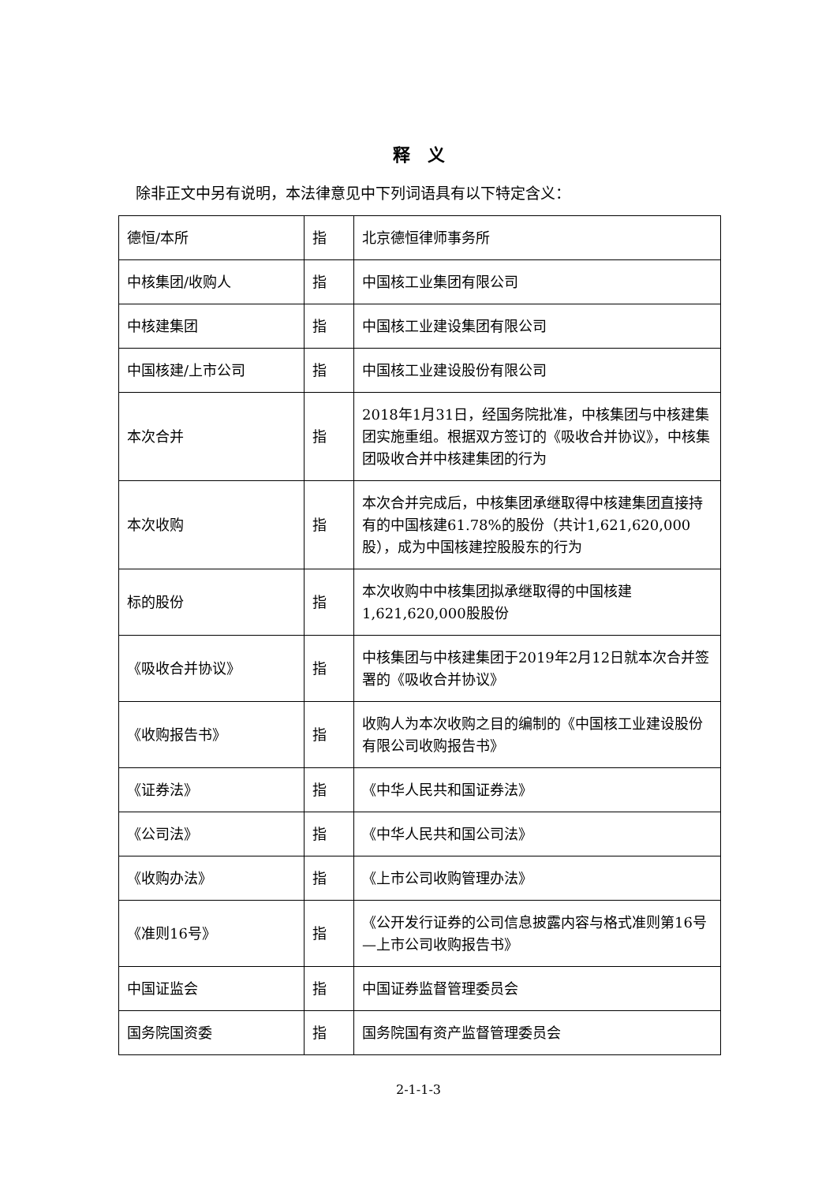释　义
除非正文中另有说明，本法律意见中下列词语具有以下特定含义：
| 德恒/本所 | 指 | 北京德恒律师事务所 |
| 中核集团/收购人 | 指 | 中国核工业集团有限公司 |
| 中核建集团 | 指 | 中国核工业建设集团有限公司 |
| 中国核建/上市公司 | 指 | 中国核工业建设股份有限公司 |
| 本次合并 | 指 | 2018年1月31日，经国务院批准，中核集团与中核建集团实施重组。根据双方签订的《吸收合并协议》，中核集团吸收合并中核建集团的行为 |
| 本次收购 | 指 | 本次合并完成后，中核集团承继取得中核建集团直接持有的中国核建61.78%的股份（共计1,621,620,000股），成为中国核建控股股东的行为 |
| 标的股份 | 指 | 本次收购中中核集团拟承继取得的中国核建1,621,620,000股股份 |
| 《吸收合并协议》 | 指 | 中核集团与中核建集团于2019年2月12日就本次合并签署的《吸收合并协议》 |
| 《收购报告书》 | 指 | 收购人为本次收购之目的编制的《中国核工业建设股份有限公司收购报告书》 |
| 《证券法》 | 指 | 《中华人民共和国证券法》 |
| 《公司法》 | 指 | 《中华人民共和国公司法》 |
| 《收购办法》 | 指 | 《上市公司收购管理办法》 |
| 《准则16号》 | 指 | 《公开发行证券的公司信息披露内容与格式准则第16号—上市公司收购报告书》 |
| 中国证监会 | 指 | 中国证券监督管理委员会 |
| 国务院国资委 | 指 | 国务院国有资产监督管理委员会 |
2-1-1-3